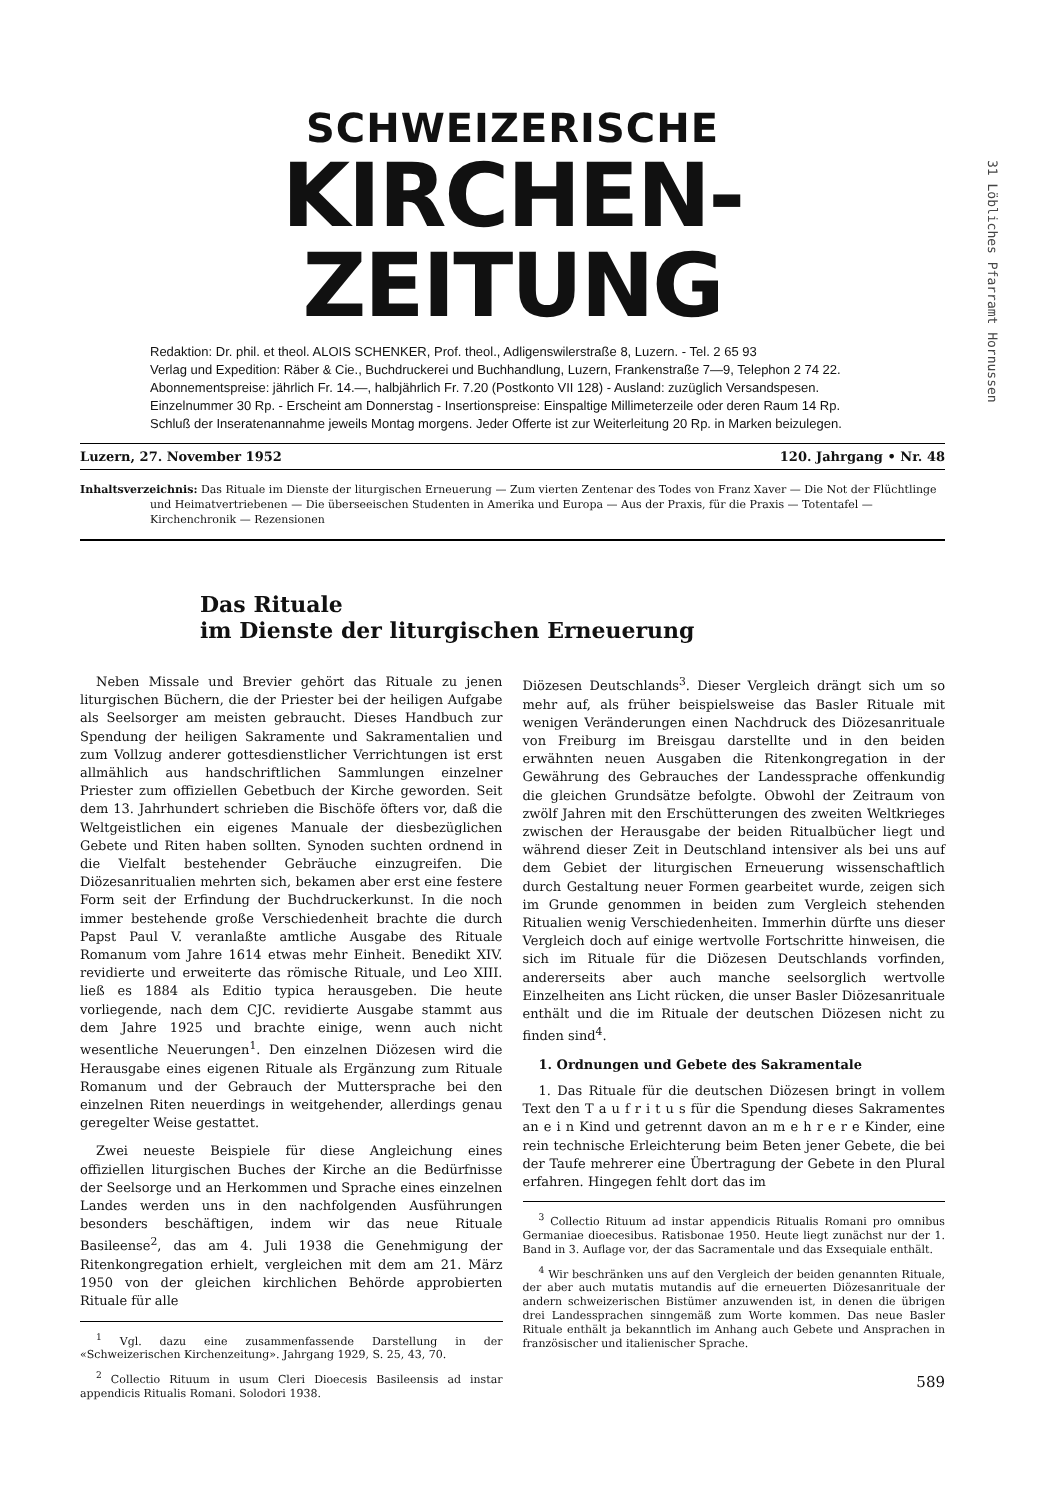SCHWEIZERISCHE
KIRCHEN-ZEITUNG
Redaktion: Dr. phil. et theol. ALOIS SCHENKER, Prof. theol., Adligenswilerstraße 8, Luzern. - Tel. 2 65 93
Verlag und Expedition: Räber & Cie., Buchdruckerei und Buchhandlung, Luzern, Frankenstraße 7—9, Telephon 2 74 22.
Abonnementspreise: jährlich Fr. 14.—, halbjährlich Fr. 7.20 (Postkonto VII 128) - Ausland: zuzüglich Versandspesen.
Einzelnummer 30 Rp. - Erscheint am Donnerstag - Insertionspreise: Einspaltige Millimeterzeile oder deren Raum 14 Rp.
Schluß der Inseratenannahme jeweils Montag morgens. Jeder Offerte ist zur Weiterleitung 20 Rp. in Marken beizulegen.
Luzern, 27. November 1952 120. Jahrgang • Nr. 48
Inhaltsverzeichnis: Das Rituale im Dienste der liturgischen Erneuerung — Zum vierten Zentenar des Todes von Franz Xaver — Die Not der Flüchtlinge und Heimatvertriebenen — Die überseeischen Studenten in Amerika und Europa — Aus der Praxis, für die Praxis — Totentafel — Kirchenchronik — Rezensionen
Das Rituale
im Dienste der liturgischen Erneuerung
Neben Missale und Brevier gehört das Rituale zu jenen liturgischen Büchern, die der Priester bei der heiligen Aufgabe als Seelsorger am meisten gebraucht. Dieses Handbuch zur Spendung der heiligen Sakramente und Sakramentalien und zum Vollzug anderer gottesdienstlicher Verrichtungen ist erst allmählich aus handschriftlichen Sammlungen einzelner Priester zum offiziellen Gebetbuch der Kirche geworden. Seit dem 13. Jahrhundert schrieben die Bischöfe öfters vor, daß die Weltgeistlichen ein eigenes Manuale der diesbezüglichen Gebete und Riten haben sollten. Synoden suchten ordnend in die Vielfalt bestehender Gebräuche einzugreifen. Die Diözesanritualien mehrten sich, bekamen aber erst eine festere Form seit der Erfindung der Buchdruckerkunst. In die noch immer bestehende große Verschiedenheit brachte die durch Papst Paul V. veranlaßte amtliche Ausgabe des Rituale Romanum vom Jahre 1614 etwas mehr Einheit. Benedikt XIV. revidierte und erweiterte das römische Rituale, und Leo XIII. ließ es 1884 als Editio typica herausgeben. Die heute vorliegende, nach dem CJC. revidierte Ausgabe stammt aus dem Jahre 1925 und brachte einige, wenn auch nicht wesentliche Neuerungen<sup>1</sup>. Den einzelnen Diözesen wird die Herausgabe eines eigenen Rituale als Ergänzung zum Rituale Romanum und der Gebrauch der Muttersprache bei den einzelnen Riten neuerdings in weitgehender, allerdings genau geregelter Weise gestattet.
Zwei neueste Beispiele für diese Angleichung eines offiziellen liturgischen Buches der Kirche an die Bedürfnisse der Seelsorge und an Herkommen und Sprache eines einzelnen Landes werden uns in den nachfolgenden Ausführungen besonders beschäftigen, indem wir das neue Rituale Basileense<sup>2</sup>, das am 4. Juli 1938 die Genehmigung der Ritenkongregation erhielt, vergleichen mit dem am 21. März 1950 von der gleichen kirchlichen Behörde approbierten Rituale für alle
<sup>1</sup> Vgl. dazu eine zusammenfassende Darstellung in der «Schweizerischen Kirchenzeitung». Jahrgang 1929, S. 25, 43, 70.
<sup>2</sup> Collectio Rituum in usum Cleri Dioecesis Basileensis ad instar appendicis Ritualis Romani. Solodori 1938.
Diözesen Deutschlands<sup>3</sup>. Dieser Vergleich drängt sich um so mehr auf, als früher beispielsweise das Basler Rituale mit wenigen Veränderungen einen Nachdruck des Diözesanrituale von Freiburg im Breisgau darstellte und in den beiden erwähnten neuen Ausgaben die Ritenkongregation in der Gewährung des Gebrauches der Landessprache offenkundig die gleichen Grundsätze befolgte. Obwohl der Zeitraum von zwölf Jahren mit den Erschütterungen des zweiten Weltkrieges zwischen der Herausgabe der beiden Ritualbücher liegt und während dieser Zeit in Deutschland intensiver als bei uns auf dem Gebiet der liturgischen Erneuerung wissenschaftlich durch Gestaltung neuer Formen gearbeitet wurde, zeigen sich im Grunde genommen in beiden zum Vergleich stehenden Ritualien wenig Verschiedenheiten. Immerhin dürfte uns dieser Vergleich doch auf einige wertvolle Fortschritte hinweisen, die sich im Rituale für die Diözesen Deutschlands vorfinden, andererseits aber auch manche seelsorglich wertvolle Einzelheiten ans Licht rücken, die unser Basler Diözesanrituale enthält und die im Rituale der deutschen Diözesen nicht zu finden sind<sup>4</sup>.
1. Ordnungen und Gebete des Sakramentale
1. Das Rituale für die deutschen Diözesen bringt in vollem Text den T a u f r i t u s für die Spendung dieses Sakramentes an e i n Kind und getrennt davon an m e h r e r e Kinder, eine rein technische Erleichterung beim Beten jener Gebete, die bei der Taufe mehrerer eine Übertragung der Gebete in den Plural erfahren. Hingegen fehlt dort das im
<sup>3</sup> Collectio Rituum ad instar appendicis Ritualis Romani pro omnibus Germaniae dioecesibus. Ratisbonae 1950. Heute liegt zunächst nur der 1. Band in 3. Auflage vor, der das Sacramentale und das Exsequiale enthält.
<sup>4</sup> Wir beschränken uns auf den Vergleich der beiden genannten Rituale, der aber auch mutatis mutandis auf die erneuerten Diözesanrituale der andern schweizerischen Bistümer anzuwenden ist, in denen die übrigen drei Landessprachen sinngemäß zum Worte kommen. Das neue Basler Rituale enthält ja bekanntlich im Anhang auch Gebete und Ansprachen in französischer und italienischer Sprache.
589
31 Löbliches Pfarramt Hornussen